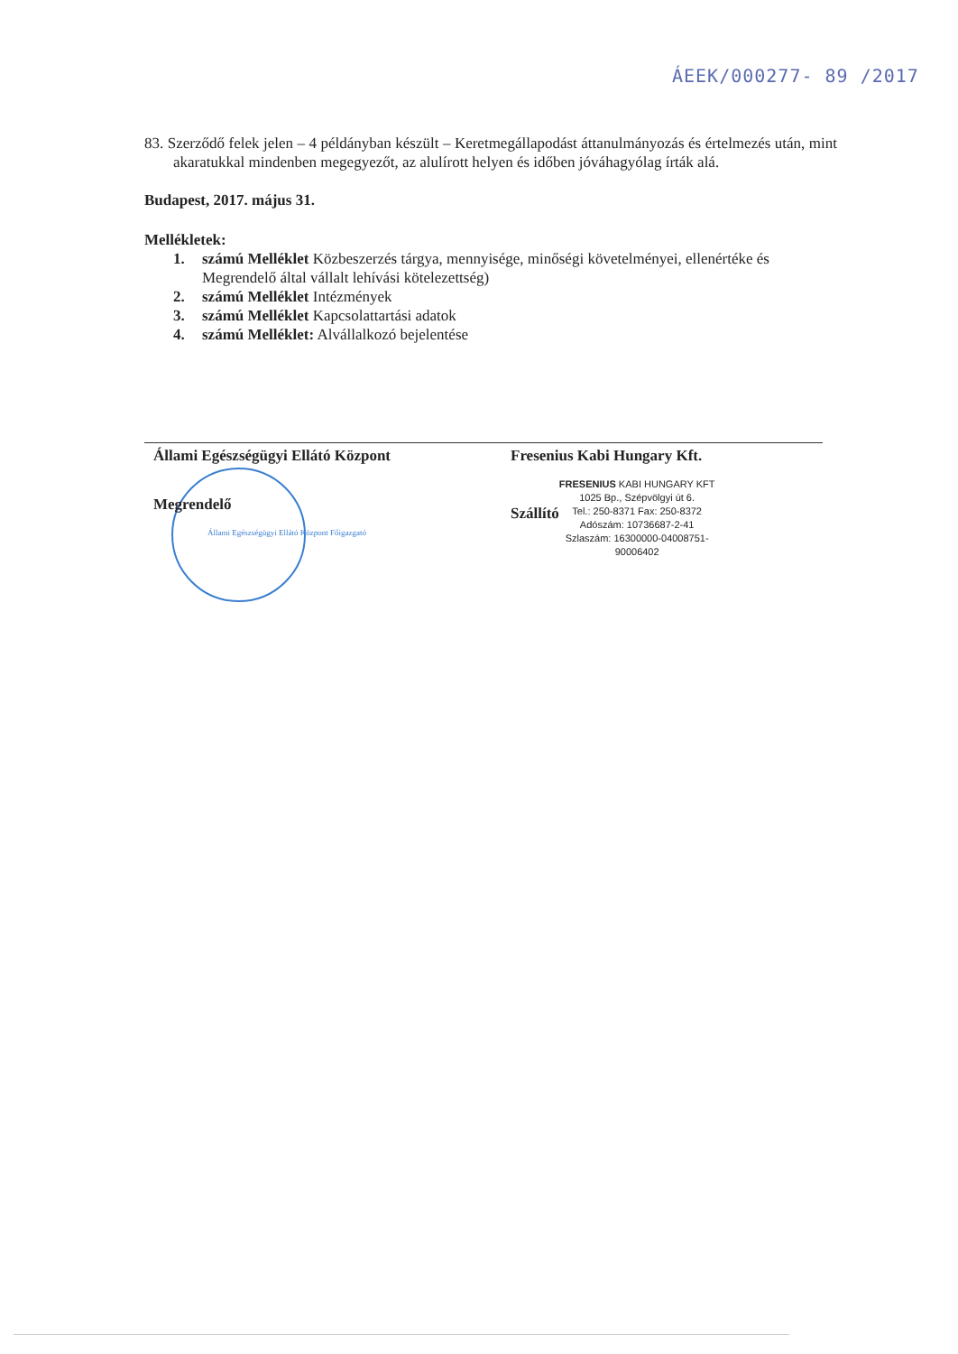ÁEEK/000277- 89 /2017
83. Szerződő felek jelen – 4 példányban készült – Keretmegállapodást áttanulmányozás és értelmezés után, mint akaratukkal mindenben megegyezőt, az alulírott helyen és időben jóváhagyólag írták alá.
Budapest, 2017. május 31.
Mellékletek:
1. számú Melléklet Közbeszerzés tárgya, mennyisége, minőségi követelményei, ellenértéke és Megrendelő által vállalt lehívási kötelezettség)
2. számú Melléklet Intézmények
3. számú Melléklet Kapcsolattartási adatok
4. számú Melléklet: Alvállalkozó bejelentése
Állami Egészségügyi Ellátó Központ
Megrendelő
Állami Egészségügyi Ellátó Központ Főigazgató
Fresenius Kabi Hungary Kft.
Szállító
FRESENIUS KABI HUNGARY KFT
1025 Bp., Szépvölgyi út 6.
Tel.: 250-8371 Fax: 250-8372
Adószám: 10736687-2-41
Szlaszám: 16300000-04008751-
90006402